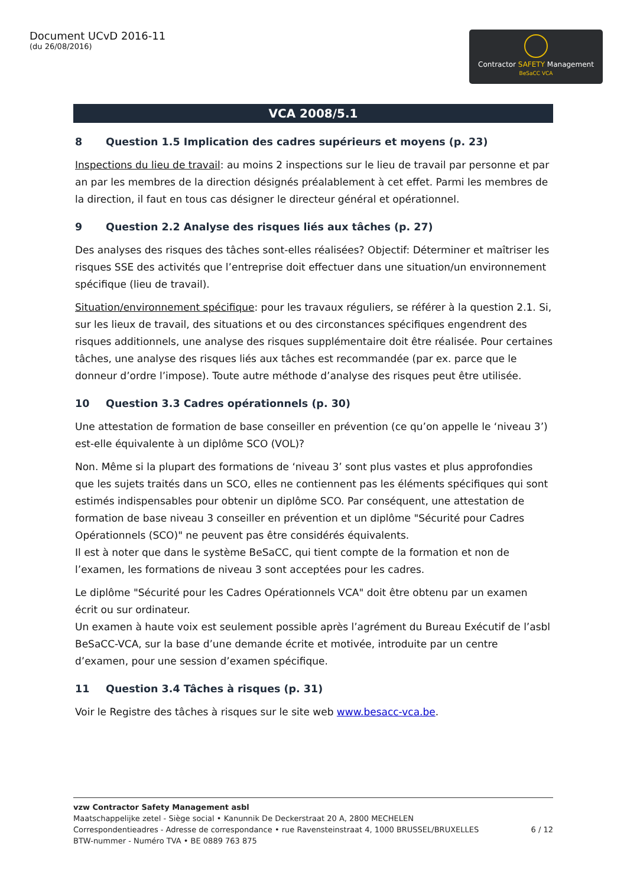Document UCvD 2016-11
(du 26/08/2016)
Contractor SAFETY Management
BeSaCC VCA
VCA 2008/5.1
8 Question 1.5 Implication des cadres supérieurs et moyens (p. 23)
Inspections du lieu de travail: au moins 2 inspections sur le lieu de travail par personne et par an par les membres de la direction désignés préalablement à cet effet. Parmi les membres de la direction, il faut en tous cas désigner le directeur général et opérationnel.
9 Question 2.2 Analyse des risques liés aux tâches (p. 27)
Des analyses des risques des tâches sont-elles réalisées? Objectif: Déterminer et maîtriser les risques SSE des activités que l’entreprise doit effectuer dans une situation/un environnement spécifique (lieu de travail).
Situation/environnement spécifique: pour les travaux réguliers, se référer à la question 2.1. Si, sur les lieux de travail, des situations et ou des circonstances spécifiques engendrent des risques additionnels, une analyse des risques supplémentaire doit être réalisée. Pour certaines tâches, une analyse des risques liés aux tâches est recommandée (par ex. parce que le donneur d’ordre l’impose). Toute autre méthode d’analyse des risques peut être utilisée.
10 Question 3.3 Cadres opérationnels (p. 30)
Une attestation de formation de base conseiller en prévention (ce qu’on appelle le ‘niveau 3’) est-elle équivalente à un diplôme SCO (VOL)?
Non. Même si la plupart des formations de ‘niveau 3’ sont plus vastes et plus approfondies que les sujets traités dans un SCO, elles ne contiennent pas les éléments spécifiques qui sont estimés indispensables pour obtenir un diplôme SCO. Par conséquent, une attestation de formation de base niveau 3 conseiller en prévention et un diplôme "Sécurité pour Cadres Opérationnels (SCO)" ne peuvent pas être considérés équivalents.
Il est à noter que dans le système BeSaCC, qui tient compte de la formation et non de l’examen, les formations de niveau 3 sont acceptées pour les cadres.
Le diplôme "Sécurité pour les Cadres Opérationnels VCA" doit être obtenu par un examen écrit ou sur ordinateur.
Un examen à haute voix est seulement possible après l’agrément du Bureau Exécutif de l’asbl BeSaCC-VCA, sur la base d’une demande écrite et motivée, introduite par un centre d’examen, pour une session d’examen spécifique.
11 Question 3.4 Tâches à risques (p. 31)
Voir le Registre des tâches à risques sur le site web www.besacc-vca.be.
vzw Contractor Safety Management asbl
Maatschappelijke zetel - Siège social • Kanunnik De Deckerstraat 20 A, 2800 MECHELEN
Correspondentieadres - Adresse de correspondance • rue Ravensteinstraat 4, 1000 BRUSSEL/BRUXELLES 6 / 12
BTW-nummer - Numéro TVA • BE 0889 763 875